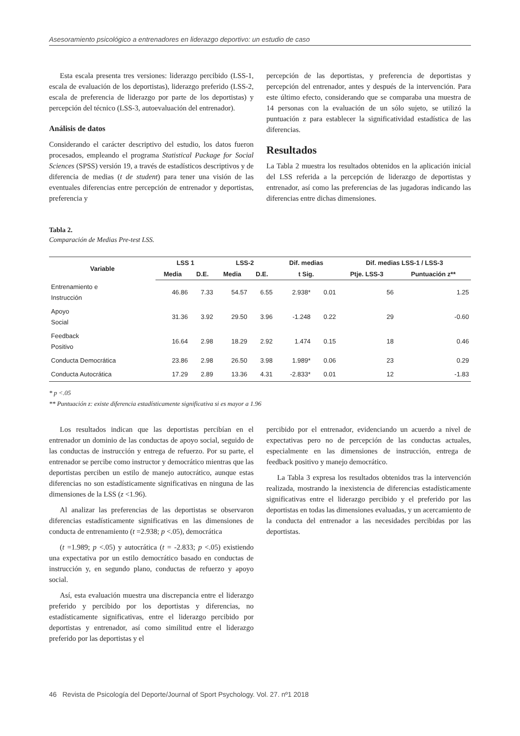Asesoramiento psicológico a entrenadores en liderazgo deportivo: un estudio de caso
Esta escala presenta tres versiones: liderazgo percibido (LSS-1, escala de evaluación de los deportistas), liderazgo preferido (LSS-2, escala de preferencia de liderazgo por parte de los deportistas) y percepción del técnico (LSS-3, autoevaluación del entrenador).
Análisis de datos
Considerando el carácter descriptivo del estudio, los datos fueron procesados, empleando el programa Statistical Package for Social Sciences (SPSS) versión 19, a través de estadísticos descriptivos y de diferencia de medias (t de student) para tener una visión de las eventuales diferencias entre percepción de entrenador y deportistas, preferencia y
percepción de las deportistas, y preferencia de deportistas y percepción del entrenador, antes y después de la intervención. Para este último efecto, considerando que se comparaba una muestra de 14 personas con la evaluación de un sólo sujeto, se utilizó la puntuación z para establecer la significatividad estadística de las diferencias.
Resultados
La Tabla 2 muestra los resultados obtenidos en la aplicación inicial del LSS referida a la percepción de liderazgo de deportistas y entrenador, así como las preferencias de las jugadoras indicando las diferencias entre dichas dimensiones.
Tabla 2.
Comparación de Medias Pre-test LSS.
| Variable | LSS 1 | | LSS-2 | | Dif. medias | | Dif. medias LSS-1 / LSS-3 | |
| --- | --- | --- | --- | --- | --- | --- | --- | --- |
| | Media | D.E. | Media | D.E. | t Sig. | | Ptje. LSS-3 | Puntuación z** |
| Entrenamiento e Instrucción | 46.86 | 7.33 | 54.57 | 6.55 | 2.938* | 0.01 | 56 | 1.25 |
| Apoyo Social | 31.36 | 3.92 | 29.50 | 3.96 | -1.248 | 0.22 | 29 | -0.60 |
| Feedback Positivo | 16.64 | 2.98 | 18.29 | 2.92 | 1.474 | 0.15 | 18 | 0.46 |
| Conducta Democrática | 23.86 | 2.98 | 26.50 | 3.98 | 1.989* | 0.06 | 23 | 0.29 |
| Conducta Autocrática | 17.29 | 2.89 | 13.36 | 4.31 | -2.833* | 0.01 | 12 | -1.83 |
* p <.05
** Puntuación z: existe diferencia estadísticamente significativa si es mayor a 1.96
Los resultados indican que las deportistas percibían en el entrenador un dominio de las conductas de apoyo social, seguido de las conductas de instrucción y entrega de refuerzo. Por su parte, el entrenador se percibe como instructor y democrático mientras que las deportistas perciben un estilo de manejo autocrático, aunque estas diferencias no son estadísticamente significativas en ninguna de las dimensiones de la LSS (z <1.96).
Al analizar las preferencias de las deportistas se observaron diferencias estadísticamente significativas en las dimensiones de conducta de entrenamiento (t =2.938; p <.05), democrática
(t =1.989; p <.05) y autocrática (t = -2.833; p <.05) existiendo una expectativa por un estilo democrático basado en conductas de instrucción y, en segundo plano, conductas de refuerzo y apoyo social.
Así, esta evaluación muestra una discrepancia entre el liderazgo preferido y percibido por los deportistas y diferencias, no estadísticamente significativas, entre el liderazgo percibido por deportistas y entrenador, así como similitud entre el liderazgo preferido por las deportistas y el
percibido por el entrenador, evidenciando un acuerdo a nivel de expectativas pero no de percepción de las conductas actuales, especialmente en las dimensiones de instrucción, entrega de feedback positivo y manejo democrático.
La Tabla 3 expresa los resultados obtenidos tras la intervención realizada, mostrando la inexistencia de diferencias estadísticamente significativas entre el liderazgo percibido y el preferido por las deportistas en todas las dimensiones evaluadas, y un acercamiento de la conducta del entrenador a las necesidades percibidas por las deportistas.
46 Revista de Psicología del Deporte/Journal of Sport Psychology. Vol. 27. nº1 2018